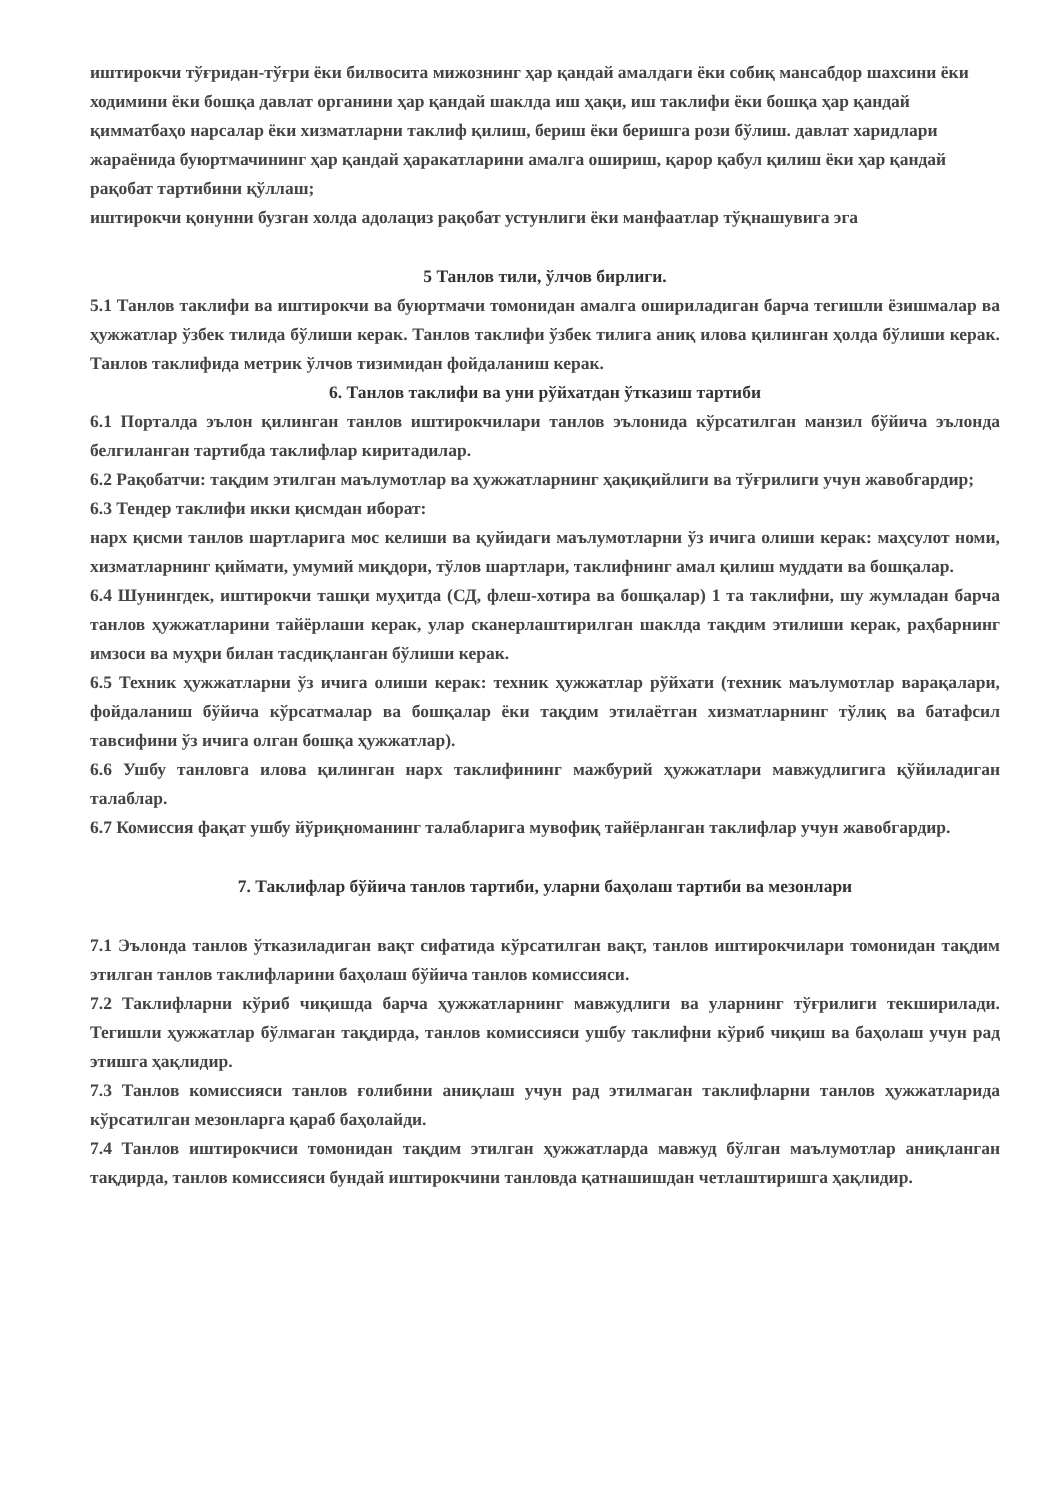иштирокчи тўғридан-тўғри ёки билвосита мижознинг ҳар қандай амалдаги ёки собиқ мансабдор шахсини ёки ходимини ёки бошқа давлат органини ҳар қандай шаклда иш ҳақи, иш таклифи ёки бошқа ҳар қандай қимматбаҳо нарсалар ёки хизматларни таклиф қилиш, бериш ёки беришга рози бўлиш. давлат харидлари жараёнида буюртмачининг ҳар қандай ҳаракатларини амалга ошириш, қарор қабул қилиш ёки ҳар қандай рақобат тартибини қўллаш;
иштирокчи қонунни бузган холда адолациз рақобат устунлиги ёки манфаатлар тўқнашувига эга
5 Танлов тили, ўлчов бирлиги.
5.1 Танлов таклифи ва иштирокчи ва буюртмачи томонидан амалга ошириладиган барча тегишли ёзишмалар ва ҳужжатлар ўзбек тилида бўлиши керак. Танлов таклифи ўзбек тилига аниқ илова қилинган ҳолда бўлиши керак. Танлов таклифида метрик ўлчов тизимидан фойдаланиш керак.
6. Танлов таклифи ва уни рўйхатдан ўтказиш тартиби
6.1 Порталда эълон қилинган танлов иштирокчилари танлов эълонида кўрсатилган манзил бўйича эълонда белгиланган тартибда таклифлар киритадилар.
6.2 Рақобатчи: тақдим этилган маълумотлар ва ҳужжатларнинг ҳақиқийлиги ва тўғрилиги учун жавобгардир;
6.3 Тендер таклифи икки қисмдан иборат:
нарх қисми танлов шартларига мос келиши ва қуйидаги маълумотларни ўз ичига олиши керак: маҳсулот номи, хизматларнинг қиймати, умумий миқдори, тўлов шартлари, таклифнинг амал қилиш муддати ва бошқалар.
6.4 Шунингдек, иштирокчи ташқи муҳитда (СД, флеш-хотира ва бошқалар) 1 та таклифни, шу жумладан барча танлов ҳужжатларини тайёрлаши керак, улар сканерлаштирилган шаклда тақдим этилиши керак, раҳбарнинг имзоси ва муҳри билан тасдиқланган бўлиши керак.
6.5 Техник ҳужжатларни ўз ичига олиши керак: техник ҳужжатлар рўйхати (техник маълумотлар варақалари, фойдаланиш бўйича кўрсатмалар ва бошқалар ёки тақдим этилаётган хизматларнинг тўлиқ ва батафсил тавсифини ўз ичига олган бошқа ҳужжатлар).
6.6 Ушбу танловга илова қилинган нарх таклифининг мажбурий ҳужжатлари мавжудлигига қўйиладиган талаблар.
6.7 Комиссия фақат ушбу йўриқноманинг талабларига мувофиқ тайёрланган таклифлар учун жавобгардир.
7. Таклифлар бўйича танлов тартиби, уларни баҳолаш тартиби ва мезонлари
7.1 Эълонда танлов ўтказиладиган вақт сифатида кўрсатилган вақт, танлов иштирокчилари томонидан тақдим этилган танлов таклифларини баҳолаш бўйича танлов комиссияси.
7.2 Таклифларни кўриб чиқишда барча ҳужжатларнинг мавжудлиги ва уларнинг тўғрилиги текширилади. Тегишли ҳужжатлар бўлмаган тақдирда, танлов комиссияси ушбу таклифни кўриб чиқиш ва баҳолаш учун рад этишга ҳақлидир.
7.3 Танлов комиссияси танлов ғолибини аниқлаш учун рад этилмаган таклифларни танлов ҳужжатларида кўрсатилган мезонларга қараб баҳолайди.
7.4 Танлов иштирокчиси томонидан тақдим этилган ҳужжатларда мавжуд бўлган маълумотлар аниқланган тақдирда, танлов комиссияси бундай иштирокчини танловда қатнашишдан четлаштиришга ҳақлидир.